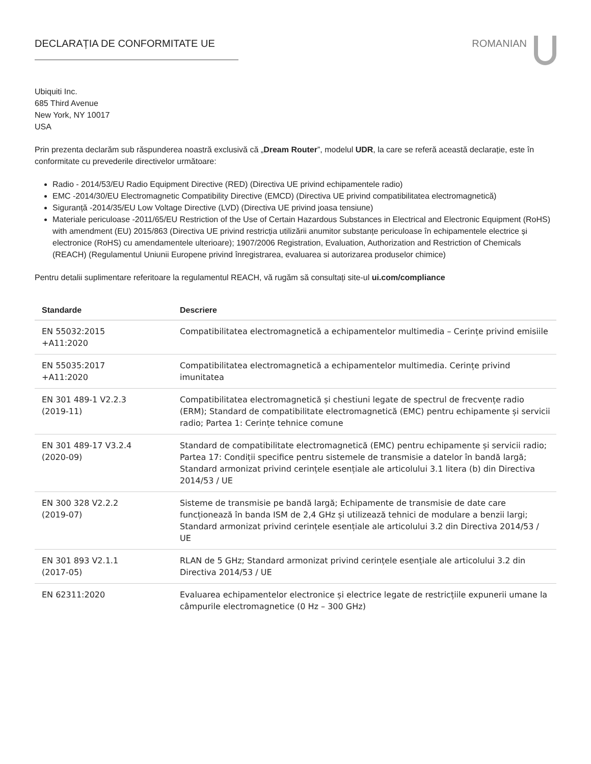DECLARAȚIA DE CONFORMITATE UE ROMANIAN
Ubiquiti Inc.
685 Third Avenue
New York, NY 10017
USA
Prin prezenta declarăm sub răspunderea noastră exclusivă că „Dream Router”, modelul UDR, la care se referă această declarație, este în conformitate cu prevederile directivelor următoare:
Radio - 2014/53/EU Radio Equipment Directive (RED) (Directiva UE privind echipamentele radio)
EMC -2014/30/EU Electromagnetic Compatibility Directive (EMCD) (Directiva UE privind compatibilitatea electromagnetică)
Siguranță -2014/35/EU Low Voltage Directive (LVD) (Directiva UE privind joasa tensiune)
Materiale periculoase -2011/65/EU Restriction of the Use of Certain Hazardous Substances in Electrical and Electronic Equipment (RoHS) with amendment (EU) 2015/863 (Directiva UE privind restricția utilizării anumitor substanțe periculoase în echipamentele electrice și electronice (RoHS) cu amendamentele ulterioare); 1907/2006 Registration, Evaluation, Authorization and Restriction of Chemicals (REACH) (Regulamentul Uniunii Europene privind înregistrarea, evaluarea si autorizarea produselor chimice)
Pentru detalii suplimentare referitoare la regulamentul REACH, vă rugăm să consultați site-ul ui.com/compliance
| Standarde | Descriere |
| --- | --- |
| EN 55032:2015 +A11:2020 | Compatibilitatea electromagnetică a echipamentelor multimedia – Cerințe privind emisiile |
| EN 55035:2017 +A11:2020 | Compatibilitatea electromagnetică a echipamentelor multimedia. Cerințe privind imunitatea |
| EN 301 489-1 V2.2.3 (2019-11) | Compatibilitatea electromagnetică și chestiuni legate de spectrul de frecvențe radio (ERM); Standard de compatibilitate electromagnetică (EMC) pentru echipamente și servicii radio; Partea 1: Cerințe tehnice comune |
| EN 301 489-17 V3.2.4 (2020-09) | Standard de compatibilitate electromagnetică (EMC) pentru echipamente și servicii radio; Partea 17: Condiții specifice pentru sistemele de transmisie a datelor în bandă largă; Standard armonizat privind cerințele esențiale ale articolului 3.1 litera (b) din Directiva 2014/53 / UE |
| EN 300 328 V2.2.2 (2019-07) | Sisteme de transmisie pe bandă largă; Echipamente de transmisie de date care funcționează în banda ISM de 2,4 GHz și utilizează tehnici de modulare a benzii largi; Standard armonizat privind cerințele esențiale ale articolului 3.2 din Directiva 2014/53 / UE |
| EN 301 893 V2.1.1 (2017-05) | RLAN de 5 GHz; Standard armonizat privind cerințele esențiale ale articolului 3.2 din Directiva 2014/53 / UE |
| EN 62311:2020 | Evaluarea echipamentelor electronice și electrice legate de restricțiile expunerii umane la câmpurile electromagnetice (0 Hz – 300 GHz) |